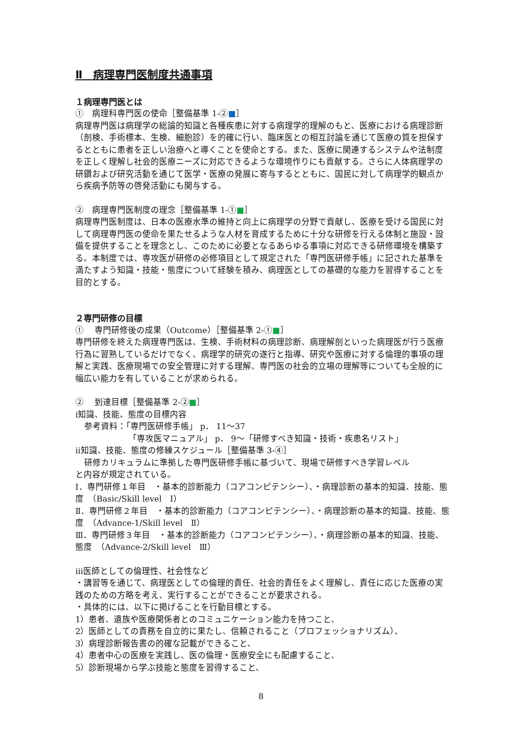Ⅱ　病理専門医制度共通事項
１病理専門医とは
①　病理科専門医の使命［整備基準 1-②■］
病理専門医は病理学の総論的知識と各種疾患に対する病理学的理解のもと、医療における病理診断（剖検、手術標本、生検、細胞診）を的確に行い、臨床医との相互討論を通じて医療の質を担保するとともに患者を正しい治療へと導くことを使命とする。また、医療に関連するシステムや法制度を正しく理解し社会的医療ニーズに対応できるような環境作りにも貢献する。さらに人体病理学の研鑽および研究活動を通じて医学・医療の発展に寄与するとともに、国民に対して病理学的観点から疾病予防等の啓発活動にも関与する。
②　病理専門医制度の理念［整備基準 1-①■］
病理専門医制度は、日本の医療水準の維持と向上に病理学の分野で貢献し、医療を受ける国民に対して病理専門医の使命を果たせるような人材を育成するために十分な研修を行える体制と施設・設備を提供することを理念とし、このために必要となるあらゆる事項に対応できる研修環境を構築する。本制度では、専攻医が研修の必修項目として規定された「専門医研修手帳」に記された基準を満たすよう知識・技能・態度について経験を積み、病理医としての基礎的な能力を習得することを目的とする。
２専門研修の目標
①　 専門研修後の成果（Outcome）［整備基準 2-①■］
専門研修を終えた病理専門医は、生検、手術材料の病理診断、病理解剖といった病理医が行う医療行為に習熟しているだけでなく、病理学的研究の遂行と指導、研究や医療に対する倫理的事項の理解と実践、医療現場での安全管理に対する理解、専門医の社会的立場の理解等についても全般的に幅広い能力を有していることが求められる。
②　 到達目標［整備基準 2-②■］
ⅰ知識、技能、態度の目標内容
参考資料：「専門医研修手帳」 p． 11～37
「専攻医マニュアル」 p． 9～「研修すべき知識・技術・疾患名リスト」
ⅱ知識、技能、態度の修練スケジュール［整備基準 3-④］
研修カリキュラムに準拠した専門医研修手帳に基づいて、現場で研修すべき学習レベル
と内容が規定されている。
Ⅰ．専門研修１年目　・基本的診断能力（コアコンピテンシー）、・病理診断の基本的知識、技能、態度　（Basic/Skill level　Ⅰ）
Ⅱ．専門研修２年目　・基本的診断能力（コアコンピテンシー）、・病理診断の基本的知識、技能、態度　（Advance-1/Skill level　Ⅱ）
Ⅲ．専門研修３年目　・基本的診断能力（コアコンピテンシー）、・病理診断の基本的知識、技能、態度　（Advance-2/Skill level　Ⅲ）
ⅲ医師としての倫理性、社会性など
・講習等を通じて、病理医としての倫理的責任、社会的責任をよく理解し、責任に応じた医療の実践のための方略を考え、実行することができることが要求される。
・具体的には、以下に掲げることを行動目標とする。
1）患者、遺族や医療関係者とのコミュニケーション能力を持つこと、
2）医師としての責務を自立的に果たし、信頼されること（プロフェッショナリズム）、
3）病理診断報告書の的確な記載ができること、
4）患者中心の医療を実践し、医の倫理・医療安全にも配慮すること、
5）診断現場から学ぶ技能と態度を習得すること、
8